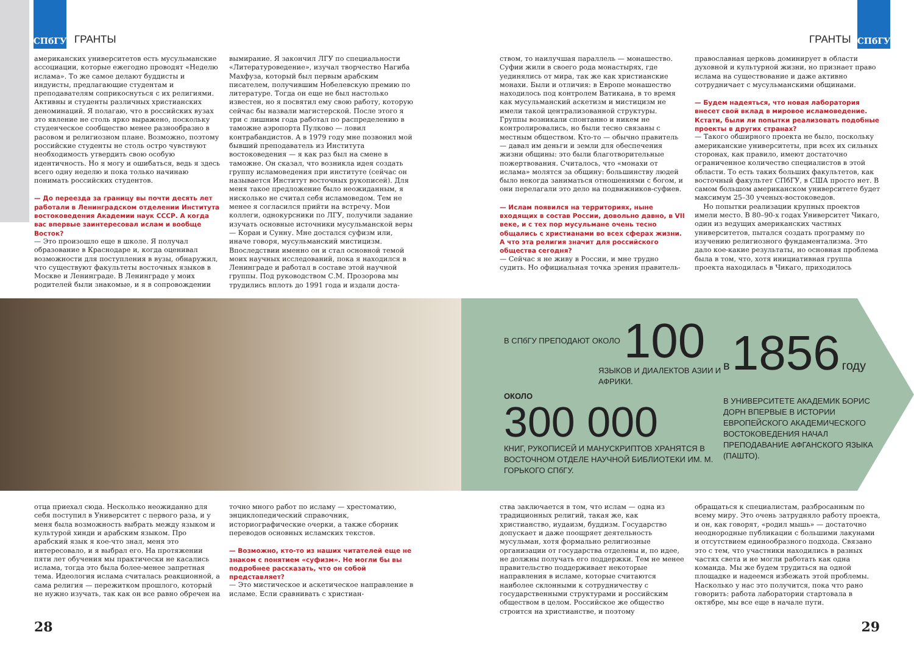СПбГУ
ГРАНТЫ ГРАНТЫ
СПбГУ
американских университетов есть мусульманские ассоциации, которые ежегодно проводят «Неделю ислама». То же самое делают буддисты и индуисты, предлагающие студентам и преподавателям соприкоснуться с их религиями. Активны и студенты различных христианских деноминаций. Я полагаю, что в российских вузах это явление не столь ярко выражено, поскольку студенческое сообщество менее разнообразно в расовом и религиозном плане. Возможно, поэтому российские студенты не столь остро чувствуют необходимость утвердить свою особую идентичность. Но я могу и ошибаться, ведь я здесь всего одну неделю и пока только начинаю понимать российских студентов.
— До переезда за границу вы почти десять лет работали в Ленинградском отделении Института востоковедения Академии наук СССР. А когда вас впервые заинтересовал ислам и вообще Восток?
— Это произошло еще в школе. Я получал образование в Краснодаре и, когда оценивал возможности для поступления в вузы, обнаружил, что существуют факультеты восточных языков в Москве и Ленинграде. В Ленинграде у моих родителей были знакомые, и я в сопровождении
вымирание. Я закончил ЛГУ по специальности «Литературоведение», изучал творчество Нагиба Махфуза, который был первым арабским писателем, получившим Нобелевскую премию по литературе. Тогда он еще не был настолько известен, но я посвятил ему свою работу, которую сейчас бы назвали магистерской. После этого я три с лишним года работал по распределению в таможне аэропорта Пулково — ловил контрабандистов. А в 1979 году мне позвонил мой бывший преподаватель из Института востоковедения — я как раз был на смене в таможне. Он сказал, что возникла идея создать группу исламоведения при институте (сейчас он называется Институт восточных рукописей). Для меня такое предложение было неожиданным, я нисколько не считал себя исламоведом. Тем не менее я согласился прийти на встречу. Мои коллеги, однокурсники по ЛГУ, получили задание изучать основные источники мусульманской веры — Коран и Сунну. Мне достался суфизм или, иначе говоря, мусульманский мистицизм. Впоследствии именно он и стал основной темой моих научных исследований, пока я находился в Ленинграде и работал в составе этой научной группы. Под руководством С.М. Прозорова мы трудились вплоть до 1991 года и издали доста-
ством, то наилучшая параллель — монашество. Суфии жили в своего рода монастырях, где уединялись от мира, так же как христианские монахи. Были и отличия: в Европе монашество находилось под контролем Ватикана, в то время как мусульманский аскетизм и мистицизм не имели такой централизованной структуры. Группы возникали спонтанно и никем не контролировались, но были тесно связаны с местным обществом. Кто-то — обычно правитель — давал им деньги и земли для обеспечения жизни общины: это были благотворительные пожертвования. Считалось, что «монахи от ислама» молятся за общину: большинству людей было некогда заниматься отношениями с богом, и они перелагали это дело на подвижников-суфиев.
— Ислам появился на территориях, ныне входящих в состав России, довольно давно, в VII веке, и с тех пор мусульмане очень тесно общались с христианами во всех сферах жизни. А что эта религия значит для российского общества сегодня?
— Сейчас я не живу в России, и мне трудно судить. Но официальная точка зрения правитель-
православная церковь доминирует в области духовной и культурной жизни, но признает право ислама на существование и даже активно сотрудничает с мусульманскими общинами.
— Будем надеяться, что новая лаборатория внесет свой вклад в мировое исламоведение. Кстати, были ли попытки реализовать подобные проекты в других странах?
— Такого обширного проекта не было, поскольку американские университеты, при всех их сильных сторонах, как правило, имеют достаточно ограниченное количество специалистов в этой области. То есть таких больших факультетов, как восточный факультет СПбГУ, в США просто нет. В самом большом американском университете будет максимум 25–30 ученых-востоковедов.
Но попытки реализации крупных проектов имели место. В 80–90-х годах Университет Чикаго, один из ведущих американских частных университетов, пытался создать программу по изучению религиозного фундаментализма. Это дало кое-какие результаты, но основная проблема была в том, что, хотя инициативная группа проекта находилась в Чикаго, приходилось
В СПбГУ ПРЕПОДАЮТ ОКОЛО 100
ЯЗЫКОВ И ДИАЛЕКТОВ АЗИИ И АФРИКИ.
ОКОЛО
300 000
КНИГ, РУКОПИСЕЙ И МАНУСКРИПТОВ ХРАНЯТСЯ В ВОСТОЧНОМ ОТДЕЛЕ НАУЧНОЙ БИБЛИОТЕКИ ИМ. М. ГОРЬКОГО СПбГУ.
в 1856 году
В УНИВЕРСИТЕТЕ АКАДЕМИК БОРИС ДОРН ВПЕРВЫЕ В ИСТОРИИ ЕВРОПЕЙСКОГО АКАДЕМИЧЕСКОГО ВОСТОКОВЕДЕНИЯ НАЧАЛ ПРЕПОДАВАНИЕ АФГАНСКОГО ЯЗЫКА (ПАШТО).
отца приехал сюда. Несколько неожиданно для себя поступил в Университет с первого раза, и у меня была возможность выбрать между языком и культурой хинди и арабским языком. Про арабский язык я кое-что знал, меня это интересовало, и я выбрал его. На протяжении пяти лет обучения мы практически не касались ислама, тогда это была более-менее запретная тема. Идеология ислама считалась реакционной, а сама религия — пережитком прошлого, который не нужно изучать, так как он все равно обречен на
точно много работ по исламу — хрестоматию, энциклопедический справочник, историографические очерки, а также сборник переводов основных исламских текстов.
— Возможно, кто-то из наших читателей еще не знаком с понятием «суфизм». Не могли бы вы подробнее рассказать, что он собой представляет?
— Это мистическое и аскетическое направление в исламе. Если сравнивать с христиан-
ства заключается в том, что ислам — одна из традиционных религий, такая же, как христианство, иудаизм, буддизм. Государство допускает и даже поощряет деятельность мусульман, хотя формально религиозные организации от государства отделены и, по идее, не должны получать его поддержки. Тем не менее правительство поддерживает некоторые направления в исламе, которые считаются наиболее склонными к сотрудничеству с государственными структурами и российским обществом в целом. Российское же общество строится на христианстве, и поэтому
обращаться к специалистам, разбросанным по всему миру. Это очень затрудняло работу проекта, и он, как говорят, «родил мышь» — достаточно неоднородные публикации с большими лакунами и отсутствием единообразного подхода. Связано это с тем, что участники находились в разных частях света и не могли работать как одна команда. Мы же будем трудиться на одной площадке и надеемся избежать этой проблемы. Насколько у нас это получится, пока что рано говорить: работа лаборатории стартовала в октябре, мы все еще в начале пути.
28 29